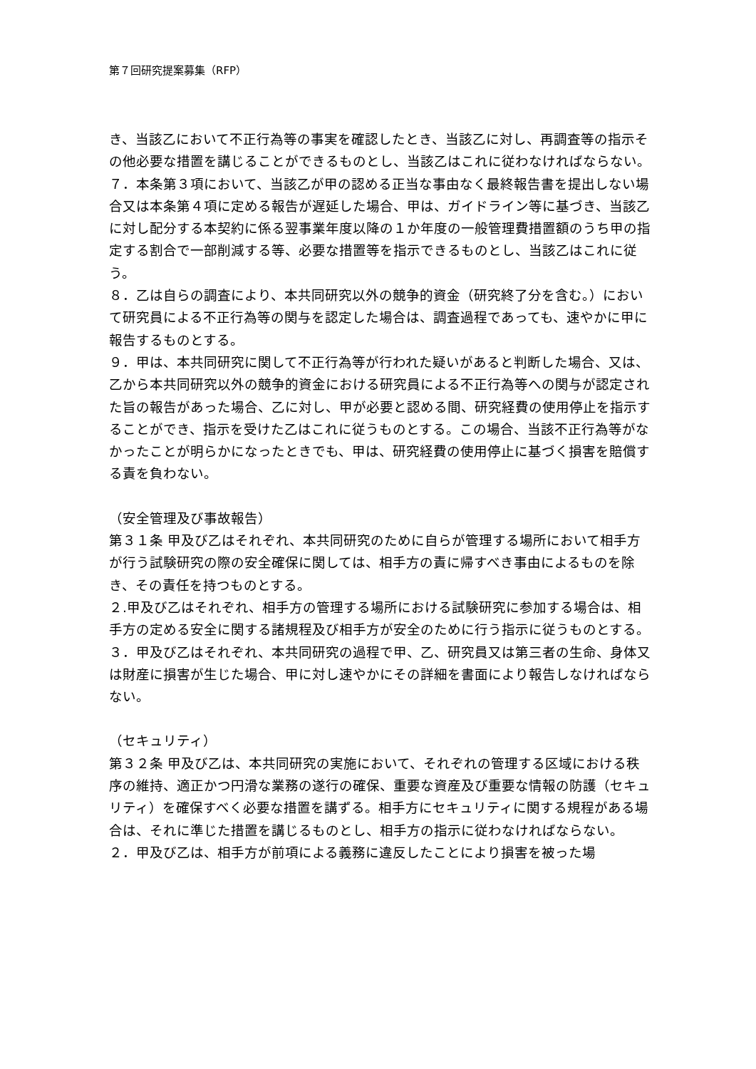第７回研究提案募集（RFP）
き、当該乙において不正行為等の事実を確認したとき、当該乙に対し、再調査等の指示その他必要な措置を講じることができるものとし、当該乙はこれに従わなければならない。
７．本条第３項において、当該乙が甲の認める正当な事由なく最終報告書を提出しない場合又は本条第４項に定める報告が遅延した場合、甲は、ガイドライン等に基づき、当該乙に対し配分する本契約に係る翌事業年度以降の１か年度の一般管理費措置額のうち甲の指定する割合で一部削減する等、必要な措置等を指示できるものとし、当該乙はこれに従う。
８．乙は自らの調査により、本共同研究以外の競争的資金（研究終了分を含む。）において研究員による不正行為等の関与を認定した場合は、調査過程であっても、速やかに甲に報告するものとする。
９．甲は、本共同研究に関して不正行為等が行われた疑いがあると判断した場合、又は、乙から本共同研究以外の競争的資金における研究員による不正行為等への関与が認定された旨の報告があった場合、乙に対し、甲が必要と認める間、研究経費の使用停止を指示することができ、指示を受けた乙はこれに従うものとする。この場合、当該不正行為等がなかったことが明らかになったときでも、甲は、研究経費の使用停止に基づく損害を賠償する責を負わない。
（安全管理及び事故報告）
第３１条 甲及び乙はそれぞれ、本共同研究のために自らが管理する場所において相手方が行う試験研究の際の安全確保に関しては、相手方の責に帰すべき事由によるものを除き、その責任を持つものとする。
２.甲及び乙はそれぞれ、相手方の管理する場所における試験研究に参加する場合は、相手方の定める安全に関する諸規程及び相手方が安全のために行う指示に従うものとする。
３．甲及び乙はそれぞれ、本共同研究の過程で甲、乙、研究員又は第三者の生命、身体又は財産に損害が生じた場合、甲に対し速やかにその詳細を書面により報告しなければならない。
（セキュリティ）
第３２条 甲及び乙は、本共同研究の実施において、それぞれの管理する区域における秩序の維持、適正かつ円滑な業務の遂行の確保、重要な資産及び重要な情報の防護（セキュリティ）を確保すべく必要な措置を講ずる。相手方にセキュリティに関する規程がある場合は、それに準じた措置を講じるものとし、相手方の指示に従わなければならない。
２．甲及び乙は、相手方が前項による義務に違反したことにより損害を被った場